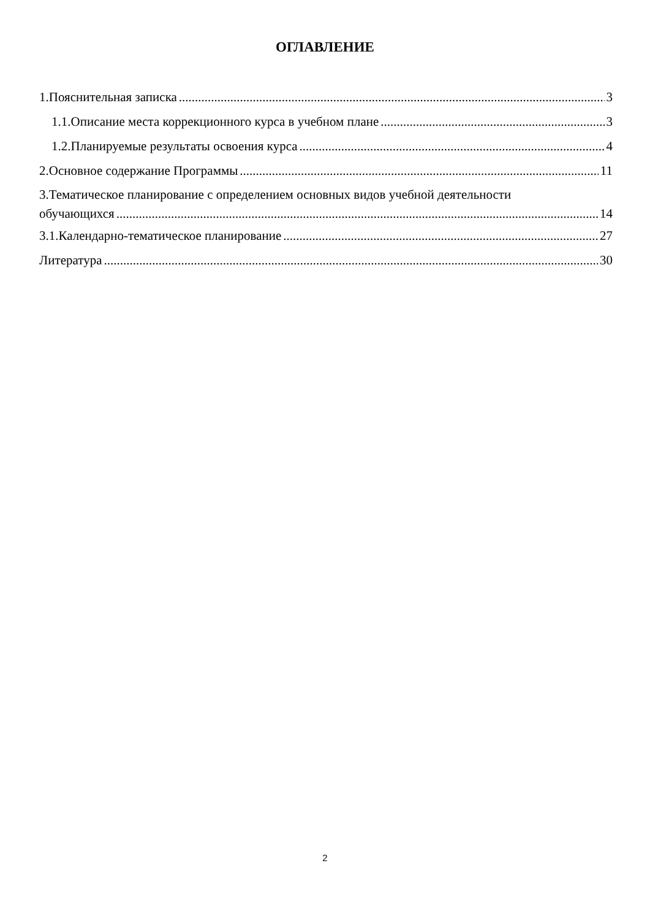ОГЛАВЛЕНИЕ
1.Пояснительная записка 3
1.1.Описание места коррекционного курса в учебном плане 3
1.2.Планируемые результаты освоения курса 4
2.Основное содержание Программы 11
3.Тематическое планирование с определением основных видов учебной деятельности
обучающихся 14
3.1.Календарно-тематическое планирование 27
Литература 30
2